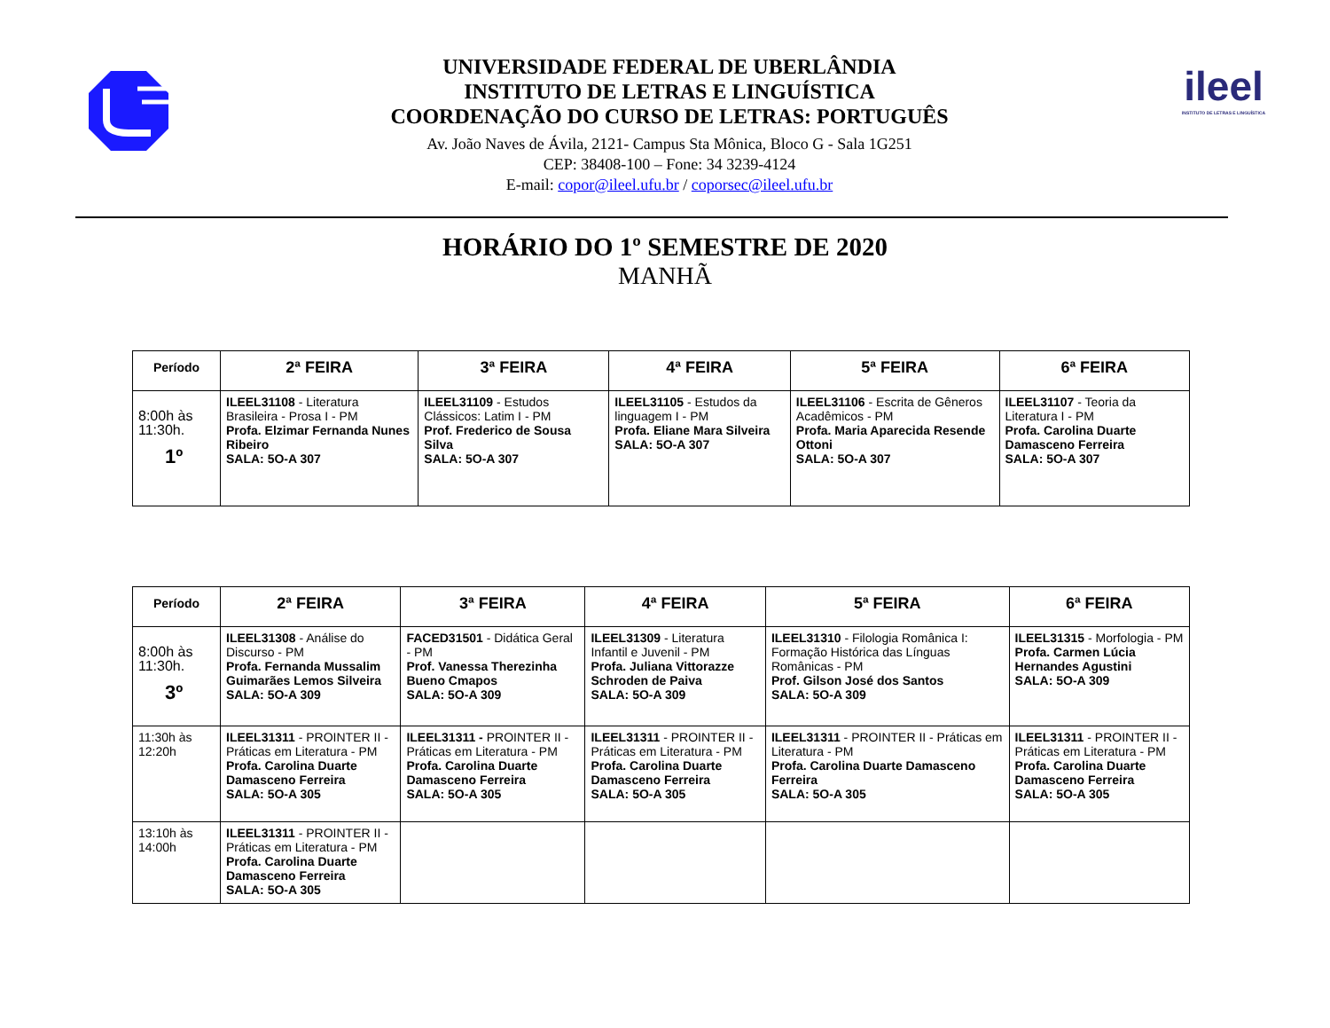UNIVERSIDADE FEDERAL DE UBERLÂNDIA
INSTITUTO DE LETRAS E LINGUÍSTICA
COORDENAÇÃO DO CURSO DE LETRAS: PORTUGUÊS
Av. João Naves de Ávila, 2121- Campus Sta Mônica, Bloco G - Sala 1G251
CEP: 38408-100 – Fone: 34 3239-4124
E-mail: copor@ileel.ufu.br / coporsec@ileel.ufu.br
ileel
INSTITUTO DE LETRAS E LINGUÍSTICA
HORÁRIO DO 1º SEMESTRE DE 2020
MANHÃ
| Período | 2ª FEIRA | 3ª FEIRA | 4ª FEIRA | 5ª FEIRA | 6ª FEIRA |
| --- | --- | --- | --- | --- | --- |
| 8:00h às 11:30h. 1º | ILEEL31108 - Literatura Brasileira - Prosa I - PM Profa. Elzimar Fernanda Nunes Ribeiro SALA: 5O-A 307 | ILEEL31109 - Estudos Clássicos: Latim I - PM Prof. Frederico de Sousa Silva SALA: 5O-A 307 | ILEEL31105 - Estudos da linguagem I - PM Profa. Eliane Mara Silveira SALA: 5O-A 307 | ILEEL31106 - Escrita de Gêneros Acadêmicos - PM Profa. Maria Aparecida Resende Ottoni SALA: 5O-A 307 | ILEEL31107 - Teoria da Literatura I - PM Profa. Carolina Duarte Damasceno Ferreira SALA: 5O-A 307 |
| Período | 2ª FEIRA | 3ª FEIRA | 4ª FEIRA | 5ª FEIRA | 6ª FEIRA |
| --- | --- | --- | --- | --- | --- |
| 8:00h às 11:30h. 3º | ILEEL31308 - Análise do Discurso - PM Profa. Fernanda Mussalim Guimarães Lemos Silveira SALA: 5O-A 309 | FACED31501 - Didática Geral - PM Prof. Vanessa Therezinha Bueno Cmapos SALA: 5O-A 309 | ILEEL31309 - Literatura Infantil e Juvenil - PM Profa. Juliana Vittorazze Schroden de Paiva SALA: 5O-A 309 | ILEEL31310 - Filologia Românica I: Formação Histórica das Línguas Românicas - PM Prof. Gilson José dos Santos SALA: 5O-A 309 | ILEEL31315 - Morfologia - PM Profa. Carmen Lúcia Hernandes Agustini SALA: 5O-A 309 |
| 11:30h às 12:20h | ILEEL31311 - PROINTER II - Práticas em Literatura - PM Profa. Carolina Duarte Damasceno Ferreira SALA: 5O-A 305 | ILEEL31311 - PROINTER II - Práticas em Literatura - PM Profa. Carolina Duarte Damasceno Ferreira SALA: 5O-A 305 | ILEEL31311 - PROINTER II - Práticas em Literatura - PM Profa. Carolina Duarte Damasceno Ferreira SALA: 5O-A 305 | ILEEL31311 - PROINTER II - Práticas em Literatura - PM Profa. Carolina Duarte Damasceno Ferreira SALA: 5O-A 305 | ILEEL31311 - PROINTER II - Práticas em Literatura - PM Profa. Carolina Duarte Damasceno Ferreira SALA: 5O-A 305 |
| 13:10h às 14:00h | ILEEL31311 - PROINTER II - Práticas em Literatura - PM Profa. Carolina Duarte Damasceno Ferreira SALA: 5O-A 305 | | | | |